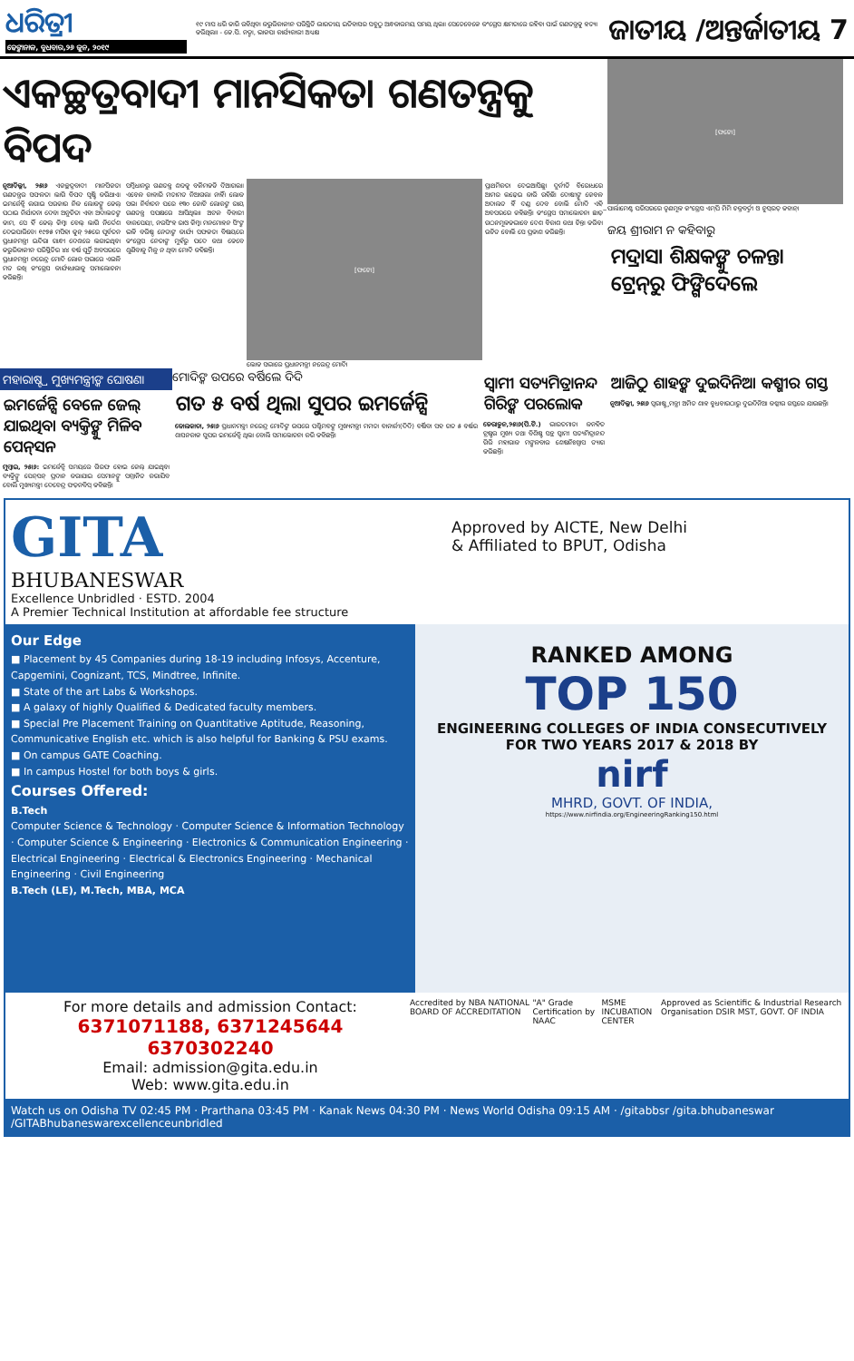ଧରିତ୍ରୀ
ଢେଙ୍କାନାଳ, ବୁଧବାର,୨୬ ଜୁନ, ୨୦୧୯
୧୯ ମାସ ଧରି ଜାରି ରହିଥିବା ଜରୁରିକାଳୀନ ପରିସ୍ଥିତି ଭାରତୀୟ ଇତିହାସର ସବୁଠୁ ଅନ୍ଧକାରମୟ ସମୟ ଥିଲା। ସେତେବେଳେ କଂଗ୍ରେସ କ୍ଷମତାରେ ରହିବା ପାଇଁ ଗଣତନ୍ତ୍ରକୁ ହତ୍ୟା କରିଥିଲା। - ଜେ.ପି. ନଡ୍ଡା, ଭାଜପା କାର୍ଯ୍ୟକାରୀ ଅଧ୍ୟକ୍ଷ
ଜାତୀୟ /ଅନ୍ତର୍ଜାତୀୟ 7
ଏକଚ୍ଛତ୍ରବାଦୀ ମାନସିକତା ଗଣତନ୍ତ୍ରକୁ ବିପଦ
ନୂଆଦିଲ୍ଲୀ, ୨୫।୬ ଏକଚ୍ଛତ୍ରବାଦୀ ମାନସିକତା ଗଣତନ୍ତ୍ରର ସଫଳତା ଲାଗି ବିପଦ ସୃଷ୍ଟି କରିଥାଏ। ଇମର୍ଜେନ୍ସି ଲଗାଇ ସରକାର ନିଜ ଲୋକଙ୍କୁ ଜେଲ୍ ପଠାଇ ନିର୍ଯାତନା ଦେବା ଅନୁଚିତ। ଏହା ଅଦାଲତଙ୍କ କାମ, ସେ ହିଁ ଜେଲ୍ କିମ୍ବା ବେଲ୍ ଲାଗି ନିର୍ଦ୍ଦେଶ ଦେଇପାରିବେ। ୧୯୭୫ ମସିହା ଜୁନ୍ ୨୫ରେ ପୂର୍ବତନ ପ୍ରଧାନମନ୍ତ୍ରୀ ଇନ୍ଦିରା ଗାନ୍ଧୀ ଦେଶରେ ଲଗାଇଥିବା ଜରୁରିକାଳୀନ ପରିସ୍ଥିତିର ୪୪ ବର୍ଷ ପୂର୍ତ୍ତି ଅବସରରେ ପ୍ରଧାନମନ୍ତ୍ରୀ ନରେନ୍ଦ୍ର ମୋଦି ଲୋକ ସଭାରେ ଏଭଳି ମତ ରଖି କଂଗ୍ରେସ କାର୍ଯ୍ୟଧାରାକୁ ସମାଲୋଚନା କରିଛନ୍ତି।
ସମ୍ବିଧାନରୁ ଗଣତନ୍ତ୍ର ଶବ୍ଦକୁ ବଳିମକଡି ଦିଆଗଲା। ଏବେଳ କାହାରି ମତାମତ ନିଆଗଲା ନାହିଁ। ଲୋକ ସଭା ନିର୍ବାଚନ ପରେ ୧୩୦ କୋଟି ଲୋକଙ୍କ ରାୟ ଗଣତନ୍ତ୍ର ସପକ୍ଷରେ ଆସିଥିଲା। ଅଟଳ ବିହାରୀ ବାଜପେୟୀ, ନରସିଂହ ରାଓ କିମ୍ବା ମନମୋହନ ସିଂଙ୍କ ଭଳି ବରିଷ୍ଠ ନେତାଙ୍କ କାର୍ଯ୍ୟ ସଫଳତା ବିଷୟରେ କଂଗ୍ରେସ ନେତାଙ୍କ ମୁହଁରୁ ପଦେ କଥା କେବେ ଶୁଣିବାକୁ ମିଳୁ ନ ଥିବା ମୋଦି କହିଛନ୍ତି।
[ଫଟୋ]
ଲୋକ ସଭାରେ ପ୍ରଧାନମନ୍ତ୍ରୀ ନରେନ୍ଦ୍ର ମୋଦି।
ପ୍ରାଥମିକତା ଦେଇଆସିଛୁ। ଦୁର୍ନୀତି ବିରୋଧରେ ଆମର ଲଢ଼େଇ ଜାରି ରହିଛି। ଦୋଷୀଙ୍କୁ କେବଳ ଅଦାଲତ ହିଁ ଦଣ୍ଡ ଦେବ ବୋଲି ମୋଦି ଏହି ଅବସରରେ କହିଛନ୍ତି। କଂଗ୍ରେସ ସମାଲୋଚନା ଛାଡ଼ି ଗଠନମୂଳକଭାବେ ଦେଶ ବିକାଶ କଥା ଚିନ୍ତା କରିବା ଉଚିତ ବୋଲି ସେ ପ୍ରକାଶ କରିଛନ୍ତି।
[ଫଟୋ]
ପାର୍ଲାମେଣ୍ଟ ପରିସରରେ ତୃଣମୂଳ କଂଗ୍ରେସ ଏମ୍‌ପି ମିମି ଚକ୍ରବର୍ତ୍ତୀ ଓ ନୁସ୍‌ରତ୍ ଜହାନ୍।
ଜୟ ଶ୍ରୀରାମ ନ କହିବାରୁ
ମଦ୍ରାସା ଶିକ୍ଷକଙ୍କୁ ଚଳନ୍ତା ଟ୍ରେନ୍‌ରୁ ଫିଙ୍ଗିଦେଲେ
ମହାରାଷ୍ଟ୍ର ମୁଖ୍ୟମନ୍ତ୍ରୀଙ୍କ ଘୋଷଣା
ଇମର୍ଜେନ୍ସି ବେଳେ ଜେଲ୍ ଯାଇଥିବା ବ୍ୟକ୍ତିଙ୍କୁ ମିଳିବ ପେନ୍‌ସନ
ମୁମ୍ବାଇ, ୨୫।୬: ଇମର୍ଜେନ୍ସି ସମୟରେ ଗିରଫ ହୋଇ ଜେଲ୍ ଯାଇଥିବା ବ୍ୟକ୍ତିଙ୍କୁ ପେନ୍‌ସନ୍ ପ୍ରଦାନ କରାଯାଇ ସେମାନଙ୍କୁ ସମ୍ମାନିତ କରାଯିବ ବୋଲି ମୁଖ୍ୟମନ୍ତ୍ରୀ ଦେବେନ୍ଦ୍ର ଫଡ଼ନବିସ୍ କହିଛନ୍ତି।
ମୋଦିଙ୍କ ଉପରେ ବର୍ଷିଲେ ଦିଦି
ଗତ ୫ ବର୍ଷ ଥିଲା ସୁପର ଇମର୍ଜେନ୍ସି
କୋଲକାତା, ୨୫।୬ ପ୍ରଧାନମନ୍ତ୍ରୀ ନରେନ୍ଦ୍ର ମୋଦିଙ୍କ ଉପରେ ପଶ୍ଚିମବଙ୍ଗ ମୁଖ୍ୟମନ୍ତ୍ରୀ ମମତା ବାନାର୍ଜୀ(ଦିଦି) ବର୍ଷିବା ସହ ଗତ ୫ ବର୍ଷର ଶାସନକାଳ ସୁପର ଇମର୍ଜେନ୍ସି ଥିଲା ବୋଲି ସମାଲୋଚନା କରି କହିଛନ୍ତି।
ସ୍ୱାମୀ ସତ୍ୟମିତ୍ରାନନ୍ଦ ଗିରିଙ୍କ ପରଲୋକ
ଡେରାଡୁନ,୨୫।୬(ପି.ଟି.) ଭାରତମାତା ଜନହିତ ଟ୍ରଷ୍ଟର ମୁଖ୍ୟ ତଥା ବିଶିଷ୍ଟ ସନ୍ଥ ସ୍ୱାମୀ ସତ୍ୟମିତ୍ରାନନ୍ଦ ଗିରି ମହାରାଜ ମଙ୍ଗଳବାର ଶେଷନିଃଶ୍ୱାସ ତ୍ୟାଗ କରିଛନ୍ତି।
ଆଜିଠୁ ଶାହଙ୍କ ଦୁଇଦିନିଆ କଶ୍ମୀର ଗସ୍ତ
ନୂଆଦିଲ୍ଲୀ, ୨୫।୬ ସ୍ୱରାଷ୍ଟ୍ରମନ୍ତ୍ରୀ ଅମିତ ଶାହ ବୁଧବାରଠାରୁ ଦୁଇଦିନିଆ କଶ୍ମୀର ଗସ୍ତରେ ଯାଉଛନ୍ତି।
GITA
BHUBANESWAR
Excellence Unbridled · ESTD. 2004
A Premier Technical Institution at affordable fee structure
Approved by AICTE, New Delhi
& Affiliated to BPUT, Odisha
Our Edge
■ Placement by 45 Companies during 18-19 including Infosys, Accenture, Capgemini, Cognizant, TCS, Mindtree, Infinite.
■ State of the art Labs & Workshops.
■ A galaxy of highly Qualified & Dedicated faculty members.
■ Special Pre Placement Training on Quantitative Aptitude, Reasoning, Communicative English etc. which is also helpful for Banking & PSU exams.
■ On campus GATE Coaching.
■ In campus Hostel for both boys & girls.
Courses Offered:
B.Tech
Computer Science & Technology · Computer Science & Information Technology · Computer Science & Engineering · Electronics & Communication Engineering · Electrical Engineering · Electrical & Electronics Engineering · Mechanical Engineering · Civil Engineering
B.Tech (LE), M.Tech, MBA, MCA
RANKED AMONG
TOP 150
ENGINEERING COLLEGES OF INDIA CONSECUTIVELY FOR TWO YEARS 2017 & 2018 BY
nirf
MHRD, GOVT. OF INDIA,
https://www.nirfindia.org/EngineeringRanking150.html
For more details and admission Contact:
6371071188, 6371245644
6370302240
Email: admission@gita.edu.in
Web: www.gita.edu.in
Accredited by NBA NATIONAL BOARD OF ACCREDITATION
"A" Grade Certification by NAAC
MSME INCUBATION CENTER Approved as Scientific & Industrial Research Organisation DSIR MST, GOVT. OF INDIA
Watch us on Odisha TV 02:45 PM · Prarthana 03:45 PM · Kanak News 04:30 PM · News World Odisha 09:15 AM · /gitabbsr /gita.bhubaneswar /GITABhubaneswarexcellenceunbridled